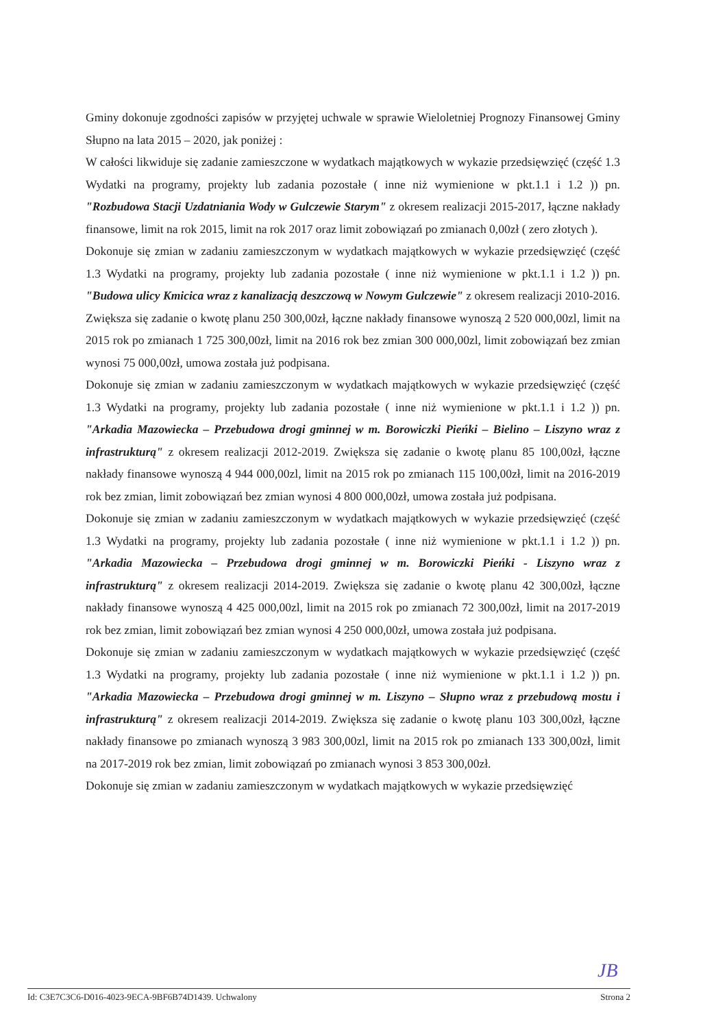Gminy dokonuje zgodności zapisów w przyjętej uchwale w sprawie Wieloletniej Prognozy Finansowej Gminy Słupno na lata 2015 – 2020, jak poniżej :
W całości likwiduje się zadanie zamieszczone w wydatkach majątkowych w wykazie przedsięwzięć (część 1.3 Wydatki na programy, projekty lub zadania pozostałe ( inne niż wymienione w pkt.1.1 i 1.2 )) pn. "Rozbudowa Stacji Uzdatniania Wody w Gulczewie Starym" z okresem realizacji 2015-2017, łączne nakłady finansowe, limit na rok 2015, limit na rok 2017 oraz limit zobowiązań po zmianach 0,00zł ( zero złotych ).
Dokonuje się zmian w zadaniu zamieszczonym w wydatkach majątkowych w wykazie przedsięwzięć (część 1.3 Wydatki na programy, projekty lub zadania pozostałe ( inne niż wymienione w pkt.1.1 i 1.2 )) pn. "Budowa ulicy Kmicica wraz z kanalizacją deszczową w Nowym Gulczewie" z okresem realizacji 2010-2016. Zwiększa się zadanie o kwotę planu 250 300,00zł, łączne nakłady finansowe wynoszą 2 520 000,00zl, limit na 2015 rok po zmianach 1 725 300,00zł, limit na 2016 rok bez zmian 300 000,00zl, limit zobowiązań bez zmian wynosi 75 000,00zł, umowa została już podpisana.
Dokonuje się zmian w zadaniu zamieszczonym w wydatkach majątkowych w wykazie przedsięwzięć (część 1.3 Wydatki na programy, projekty lub zadania pozostałe ( inne niż wymienione w pkt.1.1 i 1.2 )) pn. "Arkadia Mazowiecka – Przebudowa drogi gminnej w m. Borowiczki Pieńki – Bielino – Liszyno wraz z infrastrukturą" z okresem realizacji 2012-2019. Zwiększa się zadanie o kwotę planu 85 100,00zł, łączne nakłady finansowe wynoszą 4 944 000,00zl, limit na 2015 rok po zmianach 115 100,00zł, limit na 2016-2019 rok bez zmian, limit zobowiązań bez zmian wynosi 4 800 000,00zł, umowa została już podpisana.
Dokonuje się zmian w zadaniu zamieszczonym w wydatkach majątkowych w wykazie przedsięwzięć (część 1.3 Wydatki na programy, projekty lub zadania pozostałe ( inne niż wymienione w pkt.1.1 i 1.2 )) pn. "Arkadia Mazowiecka – Przebudowa drogi gminnej w m. Borowiczki Pieńki - Liszyno wraz z infrastrukturą" z okresem realizacji 2014-2019. Zwiększa się zadanie o kwotę planu 42 300,00zł, łączne nakłady finansowe wynoszą 4 425 000,00zl, limit na 2015 rok po zmianach 72 300,00zł, limit na 2017-2019 rok bez zmian, limit zobowiązań bez zmian wynosi 4 250 000,00zł, umowa została już podpisana.
Dokonuje się zmian w zadaniu zamieszczonym w wydatkach majątkowych w wykazie przedsięwzięć (część 1.3 Wydatki na programy, projekty lub zadania pozostałe ( inne niż wymienione w pkt.1.1 i 1.2 )) pn. "Arkadia Mazowiecka – Przebudowa drogi gminnej w m. Liszyno – Słupno wraz z przebudową mostu i infrastrukturą" z okresem realizacji 2014-2019. Zwiększa się zadanie o kwotę planu 103 300,00zł, łączne nakłady finansowe po zmianach wynoszą 3 983 300,00zl, limit na 2015 rok po zmianach 133 300,00zł, limit na 2017-2019 rok bez zmian, limit zobowiązań po zmianach wynosi 3 853 300,00zł.
Dokonuje się zmian w zadaniu zamieszczonym w wydatkach majątkowych w wykazie przedsięwzięć
JB
Id: C3E7C3C6-D016-4023-9ECA-9BF6B74D1439. Uchwalony Strona 2